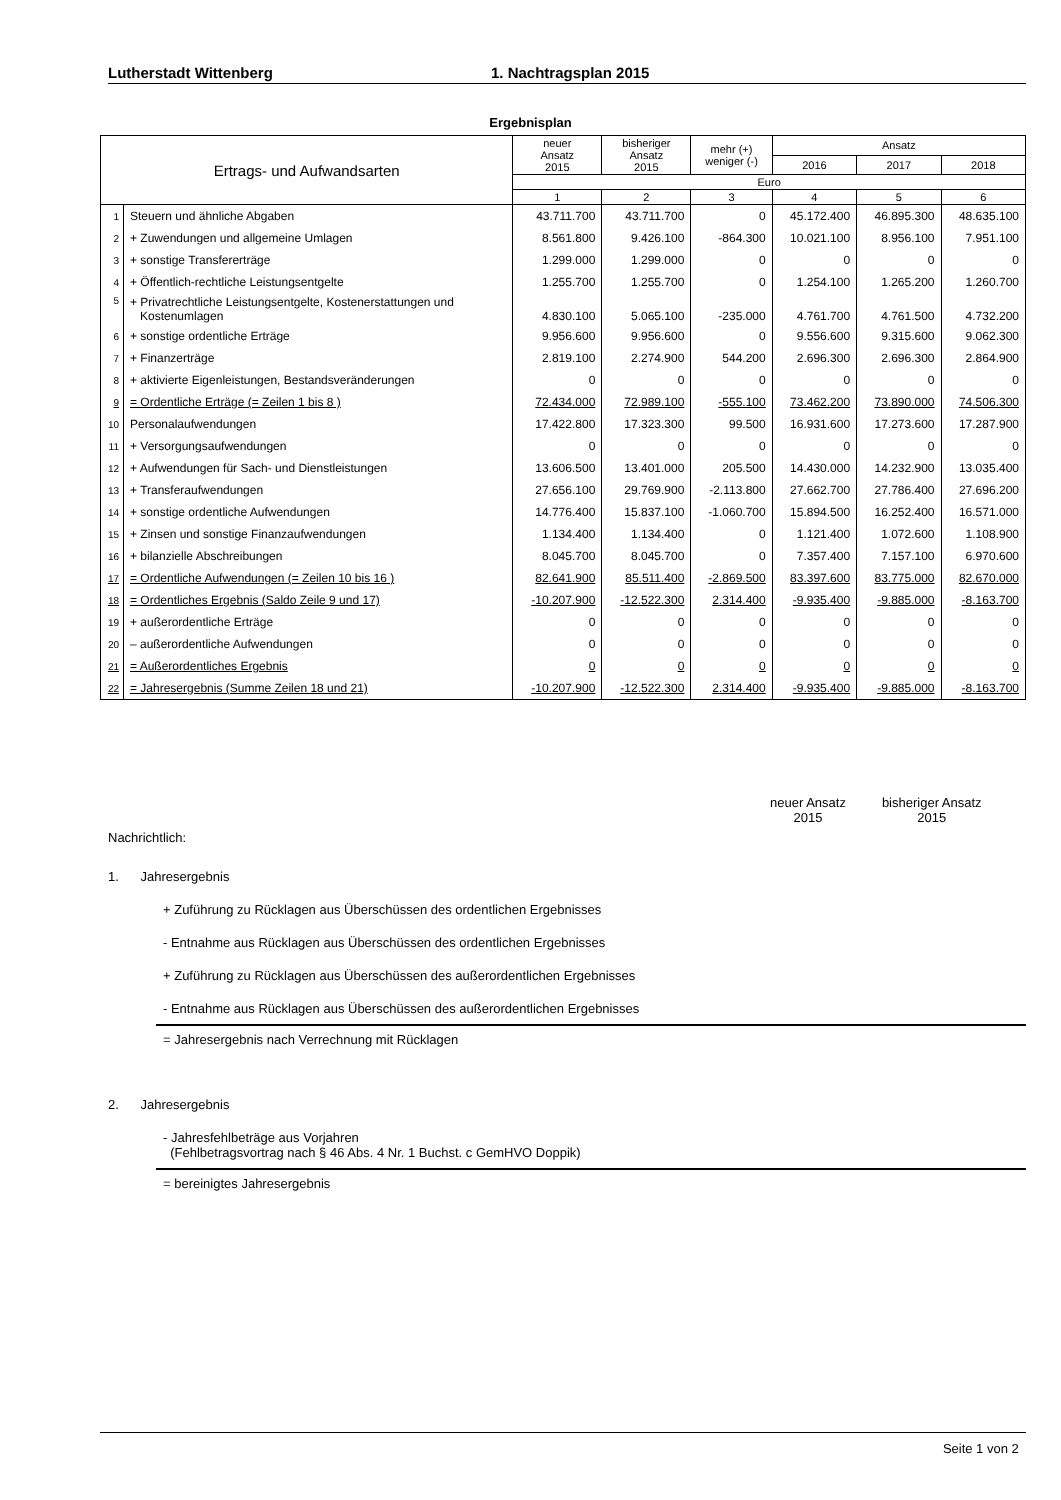Lutherstadt Wittenberg 1. Nachtragsplan 2015
Ergebnisplan
| Ertrags- und Aufwandsarten | | neuer Ansatz 2015 | bisheriger Ansatz 2015 | mehr (+) weniger (-) | Ansatz | | |
| --- | --- | --- | --- | --- | --- | --- | --- |
| | | | | | 2016 | 2017 | 2018 |
| | | Euro | | | | | |
| | | 1 | 2 | 3 | 4 | 5 | 6 |
| 1 | Steuern und ähnliche Abgaben | 43.711.700 | 43.711.700 | 0 | 45.172.400 | 46.895.300 | 48.635.100 |
| 2 | + Zuwendungen und allgemeine Umlagen | 8.561.800 | 9.426.100 | -864.300 | 10.021.100 | 8.956.100 | 7.951.100 |
| 3 | + sonstige Transfererträge | 1.299.000 | 1.299.000 | 0 | 0 | 0 | 0 |
| 4 | + Öffentlich-rechtliche Leistungsentgelte | 1.255.700 | 1.255.700 | 0 | 1.254.100 | 1.265.200 | 1.260.700 |
| 5 | + Privatrechtliche Leistungsentgelte, Kostenerstattungen und Kostenumlagen | 4.830.100 | 5.065.100 | -235.000 | 4.761.700 | 4.761.500 | 4.732.200 |
| 6 | + sonstige ordentliche Erträge | 9.956.600 | 9.956.600 | 0 | 9.556.600 | 9.315.600 | 9.062.300 |
| 7 | + Finanzerträge | 2.819.100 | 2.274.900 | 544.200 | 2.696.300 | 2.696.300 | 2.864.900 |
| 8 | + aktivierte Eigenleistungen, Bestandsveränderungen | 0 | 0 | 0 | 0 | 0 | 0 |
| 9 | = Ordentliche Erträge (= Zeilen 1 bis 8 ) | 72.434.000 | 72.989.100 | -555.100 | 73.462.200 | 73.890.000 | 74.506.300 |
| 10 | Personalaufwendungen | 17.422.800 | 17.323.300 | 99.500 | 16.931.600 | 17.273.600 | 17.287.900 |
| 11 | + Versorgungsaufwendungen | 0 | 0 | 0 | 0 | 0 | 0 |
| 12 | + Aufwendungen für Sach- und Dienstleistungen | 13.606.500 | 13.401.000 | 205.500 | 14.430.000 | 14.232.900 | 13.035.400 |
| 13 | + Transferaufwendungen | 27.656.100 | 29.769.900 | -2.113.800 | 27.662.700 | 27.786.400 | 27.696.200 |
| 14 | + sonstige ordentliche Aufwendungen | 14.776.400 | 15.837.100 | -1.060.700 | 15.894.500 | 16.252.400 | 16.571.000 |
| 15 | + Zinsen und sonstige Finanzaufwendungen | 1.134.400 | 1.134.400 | 0 | 1.121.400 | 1.072.600 | 1.108.900 |
| 16 | + bilanzielle Abschreibungen | 8.045.700 | 8.045.700 | 0 | 7.357.400 | 7.157.100 | 6.970.600 |
| 17 | = Ordentliche Aufwendungen (= Zeilen 10 bis 16 ) | 82.641.900 | 85.511.400 | -2.869.500 | 83.397.600 | 83.775.000 | 82.670.000 |
| 18 | = Ordentliches Ergebnis (Saldo Zeile 9 und 17) | -10.207.900 | -12.522.300 | 2.314.400 | -9.935.400 | -9.885.000 | -8.163.700 |
| 19 | + außerordentliche Erträge | 0 | 0 | 0 | 0 | 0 | 0 |
| 20 | – außerordentliche Aufwendungen | 0 | 0 | 0 | 0 | 0 | 0 |
| 21 | = Außerordentliches Ergebnis | 0 | 0 | 0 | 0 | 0 | 0 |
| 22 | = Jahresergebnis (Summe Zeilen 18 und 21) | -10.207.900 | -12.522.300 | 2.314.400 | -9.935.400 | -9.885.000 | -8.163.700 |
neuer Ansatz
2015
bisheriger Ansatz
2015
Nachrichtlich:
1. Jahresergebnis
+ Zuführung zu Rücklagen aus Überschüssen des ordentlichen Ergebnisses
- Entnahme aus Rücklagen aus Überschüssen des ordentlichen Ergebnisses
+ Zuführung zu Rücklagen aus Überschüssen des außerordentlichen Ergebnisses
- Entnahme aus Rücklagen aus Überschüssen des außerordentlichen Ergebnisses
= Jahresergebnis nach Verrechnung mit Rücklagen
2. Jahresergebnis
- Jahresfehlbeträge aus Vorjahren
(Fehlbetragsvortrag nach § 46 Abs. 4 Nr. 1 Buchst. c GemHVO Doppik)
= bereinigtes Jahresergebnis
Seite 1 von 2